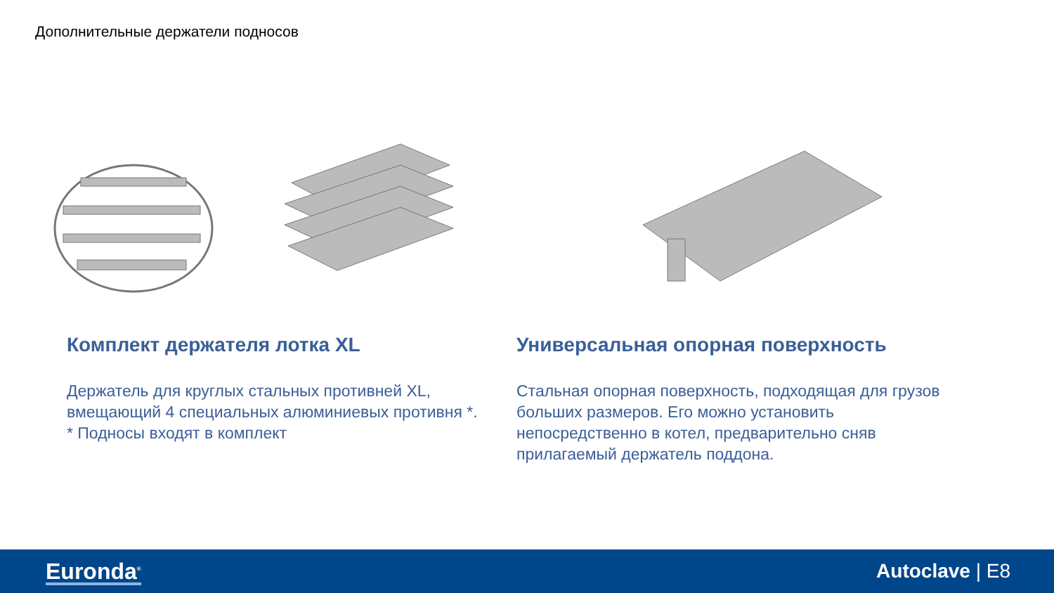Дополнительные держатели подносов
Комплект держателя лотка XL
Держатель для круглых стальных противней XL, вмещающий 4 специальных алюминиевых противня *.
* Подносы входят в комплект
Универсальная опорная поверхность
Стальная опорная поверхность, подходящая для грузов больших размеров. Его можно установить непосредственно в котел, предварительно сняв прилагаемый держатель поддона.
Euronda<sup>®</sup>
Autoclave | E8